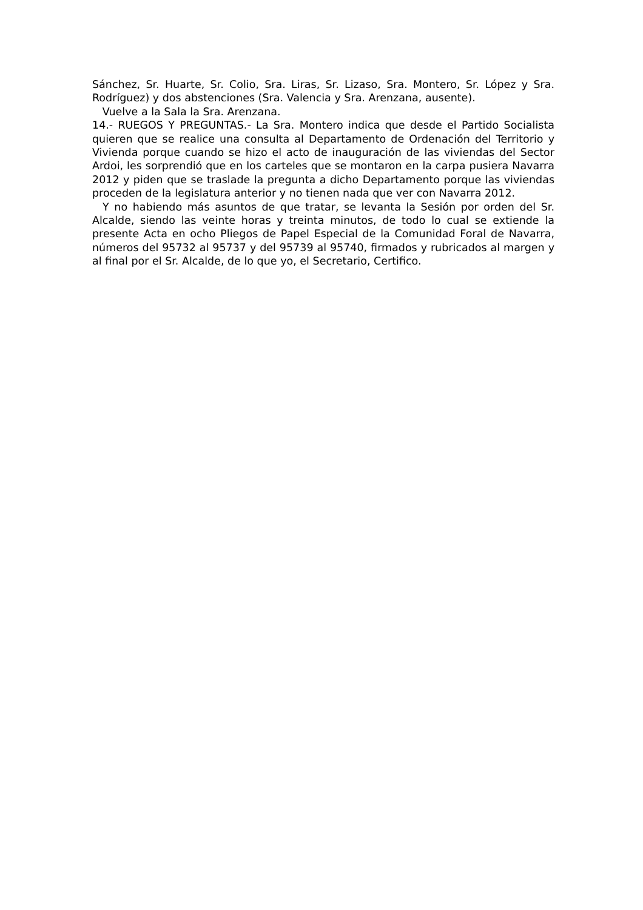Sánchez, Sr. Huarte, Sr. Colio, Sra. Liras, Sr. Lizaso, Sra. Montero, Sr. López y Sra. Rodríguez) y dos abstenciones (Sra. Valencia y Sra. Arenzana, ausente).
Vuelve a la Sala la Sra. Arenzana.
14.- RUEGOS Y PREGUNTAS.- La Sra. Montero indica que desde el Partido Socialista quieren que se realice una consulta al Departamento de Ordenación del Territorio y Vivienda porque cuando se hizo el acto de inauguración de las viviendas del Sector Ardoi, les sorprendió que en los carteles que se montaron en la carpa pusiera Navarra 2012 y piden que se traslade la pregunta a dicho Departamento porque las viviendas proceden de la legislatura anterior y no tienen nada que ver con Navarra 2012.
Y no habiendo más asuntos de que tratar, se levanta la Sesión por orden del Sr. Alcalde, siendo las veinte horas y treinta minutos, de todo lo cual se extiende la presente Acta en ocho Pliegos de Papel Especial de la Comunidad Foral de Navarra, números del 95732 al 95737 y del 95739 al 95740, firmados y rubricados al margen y al final por el Sr. Alcalde, de lo que yo, el Secretario, Certifico.